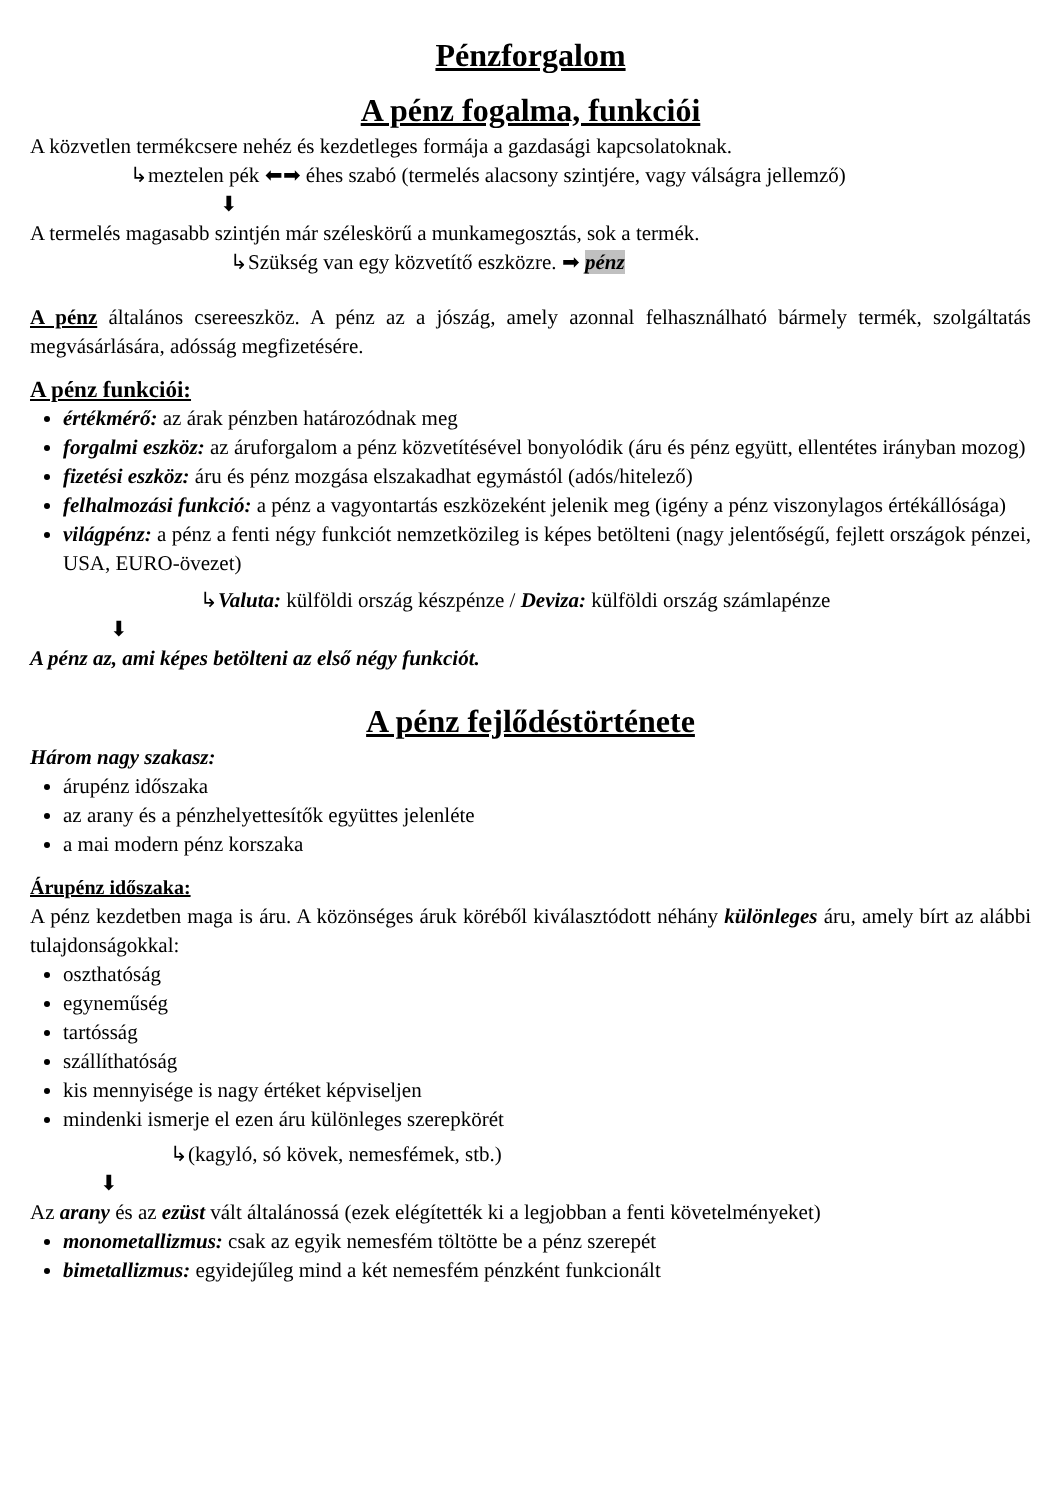Pénzforgalom
A pénz fogalma, funkciói
A közvetlen termékcsere nehéz és kezdetleges formája a gazdasági kapcsolatoknak.
↳meztelen pék ⬅➡ éhes szabó (termelés alacsony szintjére, vagy válságra jellemző)
⬇
A termelés magasabb szintjén már széleskörű a munkamegosztás, sok a termék.
↳Szükség van egy közvetítő eszközre. ➡ pénz
A pénz általános csereeszköz. A pénz az a jószág, amely azonnal felhasználható bármely termék, szolgáltatás megvásárlására, adósság megfizetésére.
A pénz funkciói:
értékmérő: az árak pénzben határozódnak meg
forgalmi eszköz: az áruforgalom a pénz közvetítésével bonyolódik (áru és pénz együtt, ellentétes irányban mozog)
fizetési eszköz: áru és pénz mozgása elszakadhat egymástól (adós/hitelező)
felhalmozási funkció: a pénz a vagyontartás eszközeként jelenik meg (igény a pénz viszonylagos értékállósága)
világpénz: a pénz a fenti négy funkciót nemzetközileg is képes betölteni (nagy jelentőségű, fejlett országok pénzei, USA, EURO-övezet)
↳Valuta: külföldi ország készpénze / Deviza: külföldi ország számlapénze
⬇
A pénz az, ami képes betölteni az első négy funkciót.
A pénz fejlődéstörténete
Három nagy szakasz:
árupénz időszaka
az arany és a pénzhelyettesítők együttes jelenléte
a mai modern pénz korszaka
Árupénz időszaka:
A pénz kezdetben maga is áru. A közönséges áruk köréből kiválasztódott néhány különleges áru, amely bírt az alábbi tulajdonságokkal:
oszthatóság
egyneműség
tartósság
szállíthatóság
kis mennyisége is nagy értéket képviseljen
mindenki ismerje el ezen áru különleges szerepkörét
↳(kagyló, só kövek, nemesfémek, stb.)
⬇
Az arany és az ezüst vált általánossá (ezek elégítették ki a legjobban a fenti követelményeket)
monometallizmus: csak az egyik nemesfém töltötte be a pénz szerepét
bimetallizmus: egyidejűleg mind a két nemesfém pénzként funkcionált